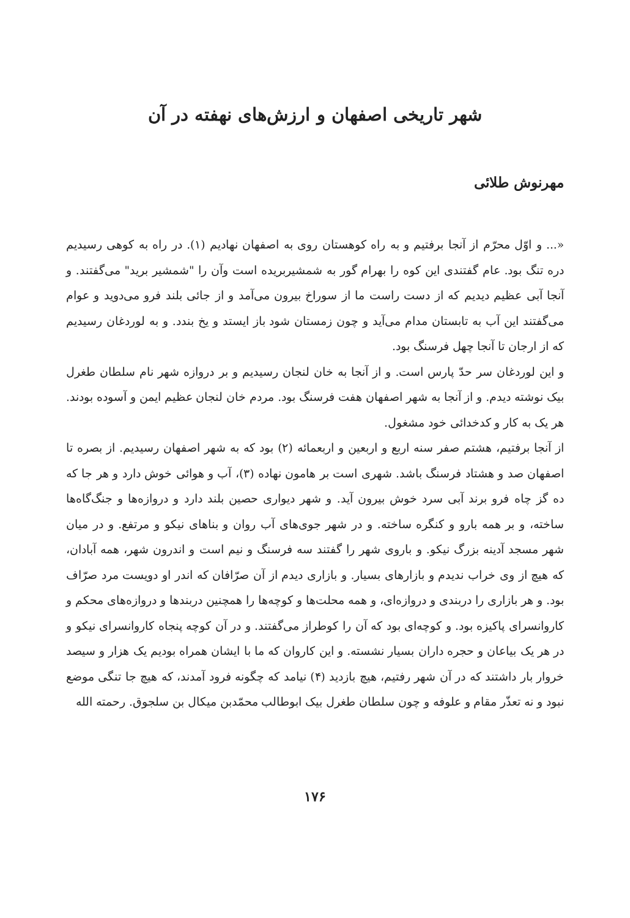شهر تاریخی اصفهان و ارزش‌های نهفته در آن
مهرنوش طلائی
«... و اوّل محرّم از آنجا برفتیم و به راه کوهستان روی به اصفهان نهادیم (۱). در راه به کوهی رسیدیم دره تنگ بود. عام گفتندی این کوه را بهرام گور به شمشیربریده است وآن را "شمشیر برید" می‌گفتند. و آنجا آبی عظیم دیدیم که از دست راست ما از سوراخ بیرون می‌آمد و از جائی بلند فرو می‌دوید و عوام می‌گفتند این آب به تابستان مدام می‌آید و چون زمستان شود باز ایستد و یخ بندد. و به لوردغان رسیدیم که از ارجان تا آنجا چهل فرسنگ بود.
و این لوردغان سر حدّ پارس است. و از آنجا به خان لنجان رسیدیم و بر دروازه شهر نام سلطان طغرل بیک نوشته دیدم. و از آنجا به شهر اصفهان هفت فرسنگ بود. مردم خان لنجان عظیم ایمن و آسوده بودند. هر یک به کار و کدخدائی خود مشغول.
از آنجا برفتیم، هشتم صفر سنه اربع و اربعین و اربعمائه (۲) بود که به شهر اصفهان رسیدیم. از بصره تا اصفهان صد و هشتاد فرسنگ باشد. شهری است بر هامون نهاده (۳)، آب و هوائی خوش دارد و هر جا که ده گز چاه فرو برند آبی سرد خوش بیرون آید. و شهر دیواری حصین بلند دارد و دروازه‌ها و جنگ‌گاه‌ها ساخته، و بر همه بارو و کنگره ساخته. و در شهر جوی‌های آب روان و بناهای نیکو و مرتفع. و در میان شهر مسجد آدینه بزرگ نیکو. و باروی شهر را گفتند سه فرسنگ و نیم است و اندرون شهر، همه آبادان، که هیچ از وی خراب ندیدم و بازارهای بسیار. و بازاری دیدم از آن صرّافان که اندر او دویست مرد صرّاف بود. و هر بازاری را دربندی و دروازه‌ای، و همه محلت‌ها و کوچه‌ها را همچنین دربندها و دروازه‌های محکم و کاروانسرای پاکیزه بود. و کوچه‌ای بود که آن را کوطراز می‌گفتند. و در آن کوچه پنجاه کاروانسرای نیکو و در هر یک بیاعان و حجره داران بسیار نشسته. و این کاروان که ما با ایشان همراه بودیم یک هزار و سیصد خروار بار داشتند که در آن شهر رفتیم، هیچ بازدید (۴) نیامد که چگونه فرود آمدند، که هیچ جا تنگی موضع نبود و نه تعذّر مقام و علوفه و چون سلطان طغرل بیک ابوطالب محمّدبن میکال بن سلجوق. رحمته الله
۱۷۶